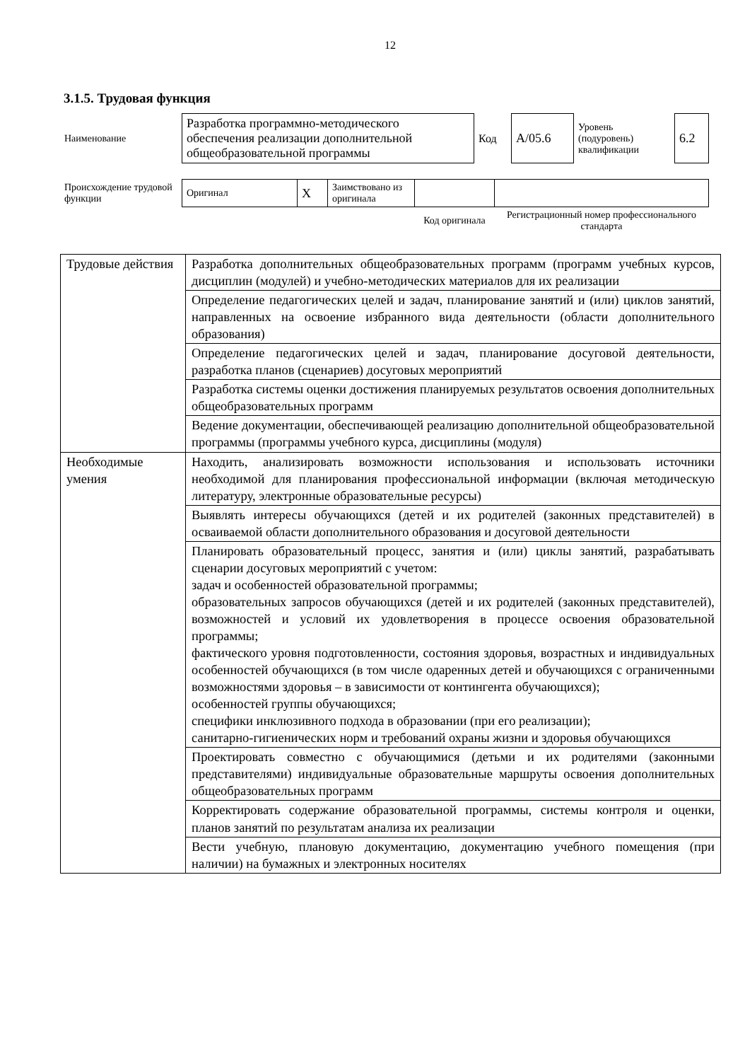12
3.1.5. Трудовая функция
| Наименование | Разработка программно-методического обеспечения реализации дополнительной общеобразовательной программы | Код | А/05.6 | Уровень (подуровень) квалификации | 6.2 |
| Происхождение трудовой функции | Оригинал | X | Заимствовано из оригинала | | |
| | | | | Код оригинала | Регистрационный номер профессионального стандарта |
| Трудовые действия | Разработка дополнительных общеобразовательных программ (программ учебных курсов, дисциплин (модулей) и учебно-методических материалов для их реализации |
| | Определение педагогических целей и задач, планирование занятий и (или) циклов занятий, направленных на освоение избранного вида деятельности (области дополнительного образования) |
| | Определение педагогических целей и задач, планирование досуговой деятельности, разработка планов (сценариев) досуговых мероприятий |
| | Разработка системы оценки достижения планируемых результатов освоения дополнительных общеобразовательных программ |
| | Ведение документации, обеспечивающей реализацию дополнительной общеобразовательной программы (программы учебного курса, дисциплины (модуля) |
| Необходимые умения | Находить, анализировать возможности использования и использовать источники необходимой для планирования профессиональной информации (включая методическую литературу, электронные образовательные ресурсы) |
| | Выявлять интересы обучающихся (детей и их родителей (законных представителей) в осваиваемой области дополнительного образования и досуговой деятельности |
| | Планировать образовательный процесс, занятия и (или) циклы занятий, разрабатывать сценарии досуговых мероприятий с учетом: задач и особенностей образовательной программы; образовательных запросов обучающихся (детей и их родителей (законных представителей), возможностей и условий их удовлетворения в процессе освоения образовательной программы; фактического уровня подготовленности, состояния здоровья, возрастных и индивидуальных особенностей обучающихся (в том числе одаренных детей и обучающихся с ограниченными возможностями здоровья – в зависимости от контингента обучающихся); особенностей группы обучающихся; специфики инклюзивного подхода в образовании (при его реализации); санитарно-гигиенических норм и требований охраны жизни и здоровья обучающихся |
| | Проектировать совместно с обучающимися (детьми и их родителями (законными представителями) индивидуальные образовательные маршруты освоения дополнительных общеобразовательных программ |
| | Корректировать содержание образовательной программы, системы контроля и оценки, планов занятий по результатам анализа их реализации |
| | Вести учебную, плановую документацию, документацию учебного помещения (при наличии) на бумажных и электронных носителях |